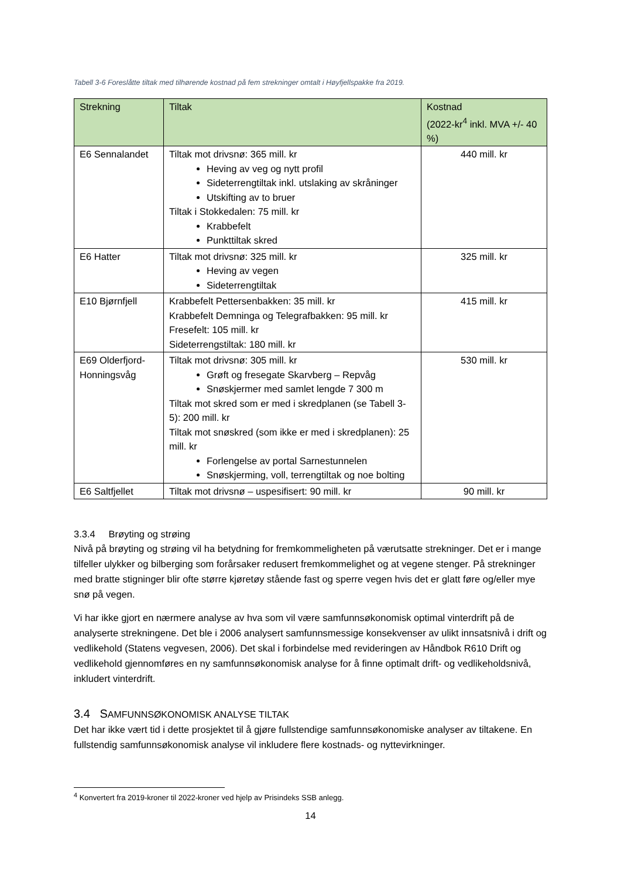Tabell 3-6 Foreslåtte tiltak med tilhørende kostnad på fem strekninger omtalt i Høyfjellspakke fra 2019.
| Strekning | Tiltak | Kostnad (2022-kr<sup>4</sup> inkl. MVA +/- 40 %) |
| --- | --- | --- |
| E6 Sennalandet | Tiltak mot drivsnø: 365 mill. kr Heving av veg og nytt profil Sideterrengtiltak inkl. utslaking av skråninger Utskifting av to bruer Tiltak i Stokkedalen: 75 mill. kr Krabbefelt Punkttiltak skred | 440 mill. kr |
| E6 Hatter | Tiltak mot drivsnø: 325 mill. kr Heving av vegen Sideterrengtiltak | 325 mill. kr |
| E10 Bjørnfjell | Krabbefelt Pettersenbakken: 35 mill. kr Krabbefelt Demninga og Telegrafbakken: 95 mill. kr Fresefelt: 105 mill. kr Sideterrengstiltak: 180 mill. kr | 415 mill. kr |
| E69 Olderfjord-Honningsvåg | Tiltak mot drivsnø: 305 mill. kr Grøft og fresegate Skarvberg – Repvåg Snøskjermer med samlet lengde 7 300 m Tiltak mot skred som er med i skredplanen (se Tabell 3-5): 200 mill. kr Tiltak mot snøskred (som ikke er med i skredplanen): 25 mill. kr Forlengelse av portal Sarnestunnelen Snøskjerming, voll, terrengtiltak og noe bolting | 530 mill. kr |
| E6 Saltfjellet | Tiltak mot drivsnø – uspesifisert: 90 mill. kr | 90 mill. kr |
3.3.4 Brøyting og strøing
Nivå på brøyting og strøing vil ha betydning for fremkommeligheten på værutsatte strekninger. Det er i mange tilfeller ulykker og bilberging som forårsaker redusert fremkommelighet og at vegene stenger. På strekninger med bratte stigninger blir ofte større kjøretøy stående fast og sperre vegen hvis det er glatt føre og/eller mye snø på vegen.
Vi har ikke gjort en nærmere analyse av hva som vil være samfunnsøkonomisk optimal vinterdrift på de analyserte strekningene. Det ble i 2006 analysert samfunnsmessige konsekvenser av ulikt innsatsnivå i drift og vedlikehold (Statens vegvesen, 2006). Det skal i forbindelse med revideringen av Håndbok R610 Drift og vedlikehold gjennomføres en ny samfunnsøkonomisk analyse for å finne optimalt drift- og vedlikeholdsnivå, inkludert vinterdrift.
3.4 SAMFUNNSØKONOMISK ANALYSE TILTAK
Det har ikke vært tid i dette prosjektet til å gjøre fullstendige samfunnsøkonomiske analyser av tiltakene. En fullstendig samfunnsøkonomisk analyse vil inkludere flere kostnads- og nyttevirkninger.
<sup>4</sup> Konvertert fra 2019-kroner til 2022-kroner ved hjelp av Prisindeks SSB anlegg.
14